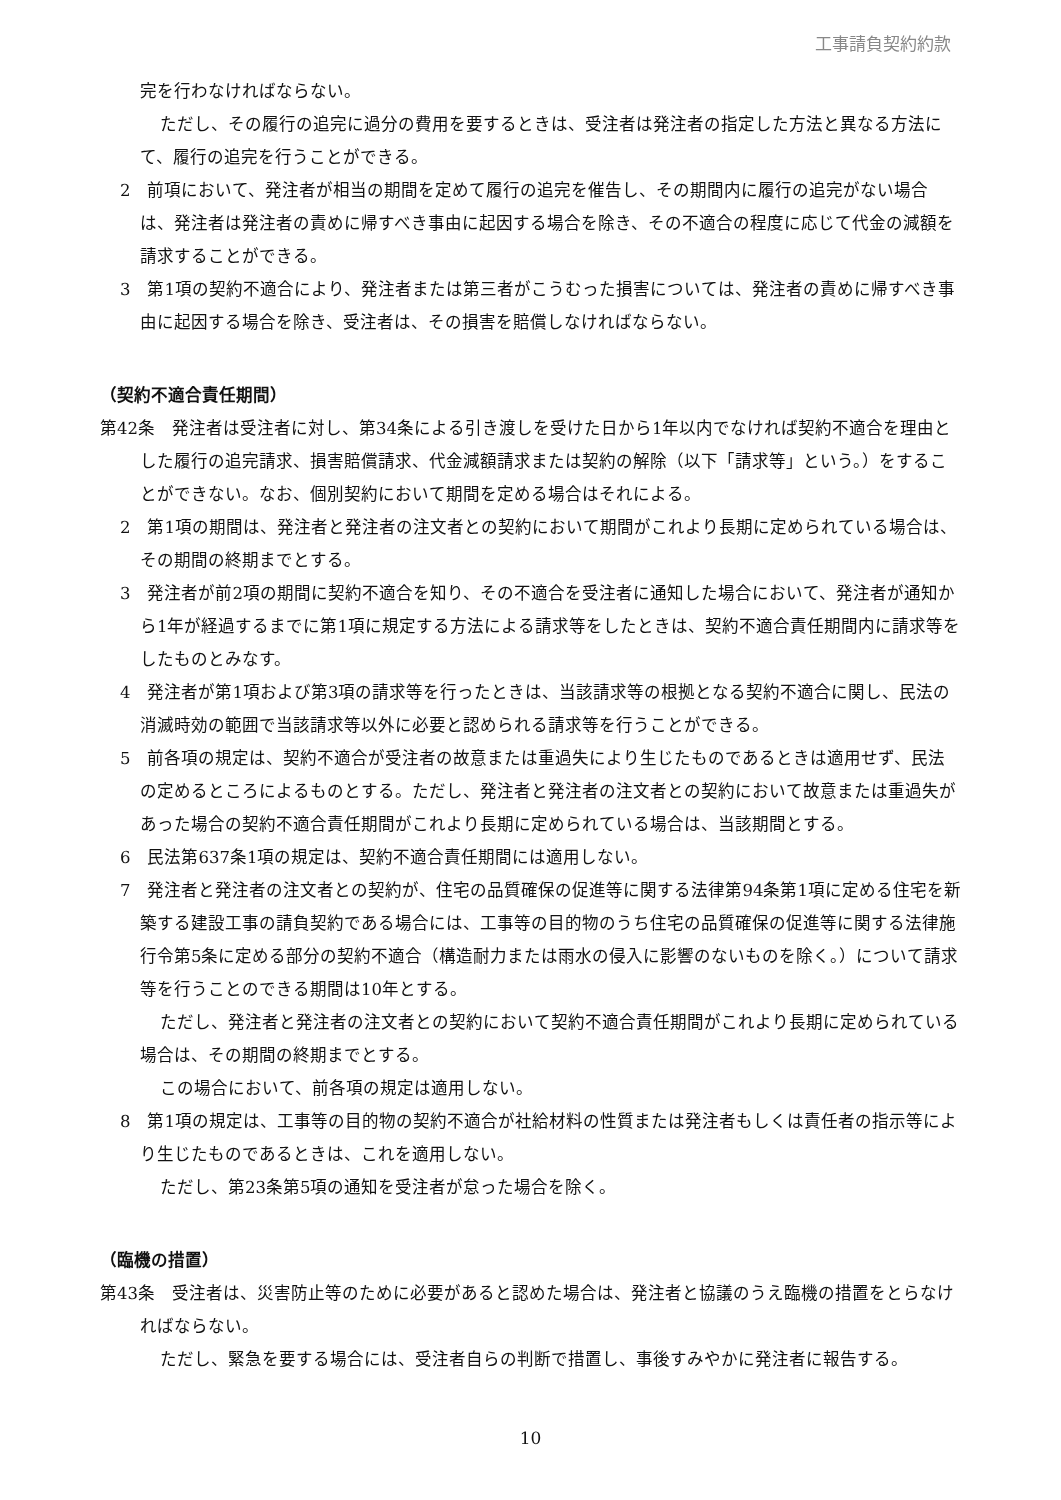工事請負契約約款
完を行わなければならない。
ただし、その履行の追完に過分の費用を要するときは、受注者は発注者の指定した方法と異なる方法にて、履行の追完を行うことができる。
2　前項において、発注者が相当の期間を定めて履行の追完を催告し、その期間内に履行の追完がない場合は、発注者は発注者の責めに帰すべき事由に起因する場合を除き、その不適合の程度に応じて代金の減額を請求することができる。
3　第1項の契約不適合により、発注者または第三者がこうむった損害については、発注者の責めに帰すべき事由に起因する場合を除き、受注者は、その損害を賠償しなければならない。
（契約不適合責任期間）
第42条　発注者は受注者に対し、第34条による引き渡しを受けた日から1年以内でなければ契約不適合を理由とした履行の追完請求、損害賠償請求、代金減額請求または契約の解除（以下「請求等」という。）をすることができない。なお、個別契約において期間を定める場合はそれによる。
2　第1項の期間は、発注者と発注者の注文者との契約において期間がこれより長期に定められている場合は、その期間の終期までとする。
3　発注者が前2項の期間に契約不適合を知り、その不適合を受注者に通知した場合において、発注者が通知から1年が経過するまでに第1項に規定する方法による請求等をしたときは、契約不適合責任期間内に請求等をしたものとみなす。
4　発注者が第1項および第3項の請求等を行ったときは、当該請求等の根拠となる契約不適合に関し、民法の消滅時効の範囲で当該請求等以外に必要と認められる請求等を行うことができる。
5　前各項の規定は、契約不適合が受注者の故意または重過失により生じたものであるときは適用せず、民法の定めるところによるものとする。ただし、発注者と発注者の注文者との契約において故意または重過失があった場合の契約不適合責任期間がこれより長期に定められている場合は、当該期間とする。
6　民法第637条1項の規定は、契約不適合責任期間には適用しない。
7　発注者と発注者の注文者との契約が、住宅の品質確保の促進等に関する法律第94条第1項に定める住宅を新築する建設工事の請負契約である場合には、工事等の目的物のうち住宅の品質確保の促進等に関する法律施行令第5条に定める部分の契約不適合（構造耐力または雨水の侵入に影響のないものを除く。）について請求等を行うことのできる期間は10年とする。
ただし、発注者と発注者の注文者との契約において契約不適合責任期間がこれより長期に定められている場合は、その期間の終期までとする。
この場合において、前各項の規定は適用しない。
8　第1項の規定は、工事等の目的物の契約不適合が社給材料の性質または発注者もしくは責任者の指示等により生じたものであるときは、これを適用しない。
ただし、第23条第5項の通知を受注者が怠った場合を除く。
（臨機の措置）
第43条　受注者は、災害防止等のために必要があると認めた場合は、発注者と協議のうえ臨機の措置をとらなければならない。
ただし、緊急を要する場合には、受注者自らの判断で措置し、事後すみやかに発注者に報告する。
10